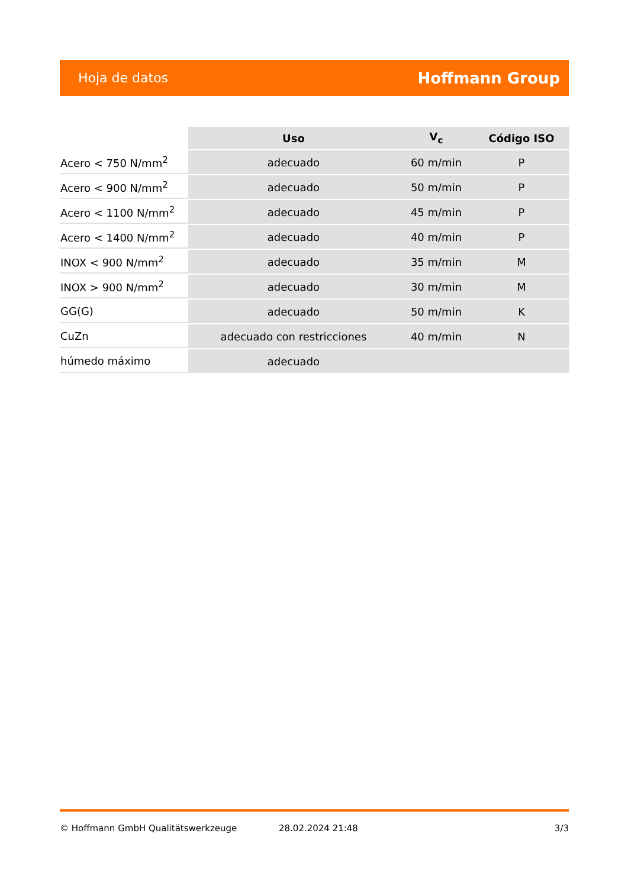Hoja de datos Hoffmann Group
| | Uso | V<sub>c</sub> | Código ISO |
| --- | --- | --- | --- |
| Acero < 750 N/mm<sup>2</sup> | adecuado | 60 m/min | P |
| Acero < 900 N/mm<sup>2</sup> | adecuado | 50 m/min | P |
| Acero < 1100 N/mm<sup>2</sup> | adecuado | 45 m/min | P |
| Acero < 1400 N/mm<sup>2</sup> | adecuado | 40 m/min | P |
| INOX < 900 N/mm<sup>2</sup> | adecuado | 35 m/min | M |
| INOX > 900 N/mm<sup>2</sup> | adecuado | 30 m/min | M |
| GG(G) | adecuado | 50 m/min | K |
| CuZn | adecuado con restricciones | 40 m/min | N |
| húmedo máximo | adecuado | | |
© Hoffmann GmbH Qualitätswerkzeuge 28.02.2024 21:48 3/3